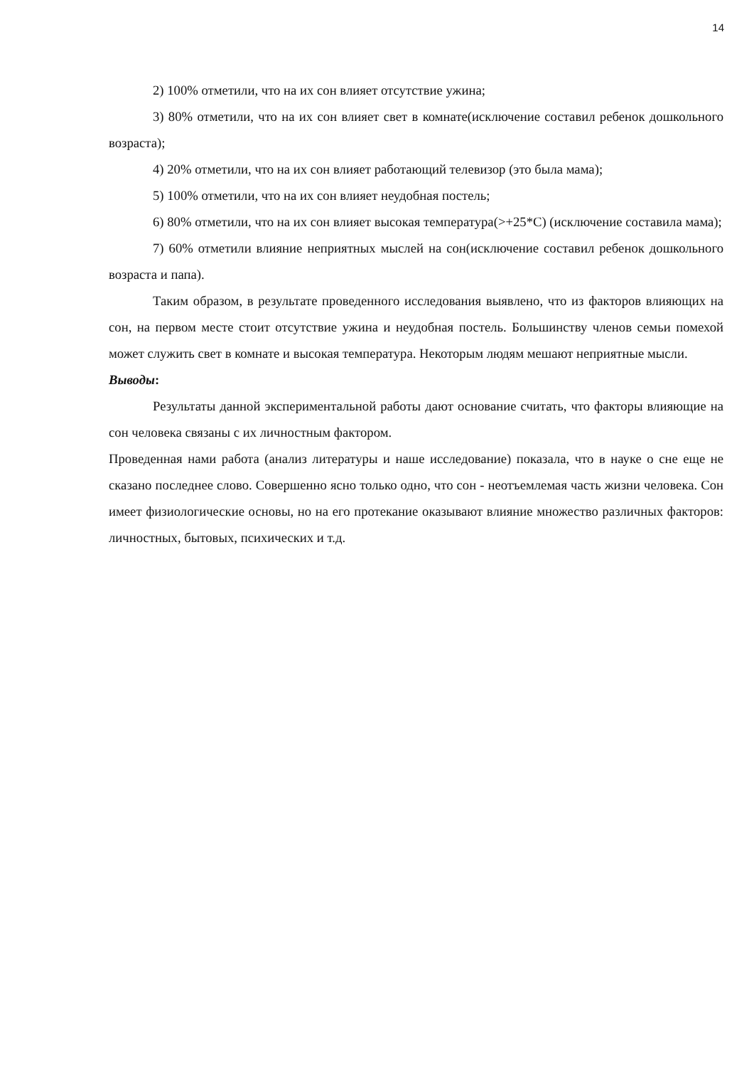14
2) 100% отметили, что на их сон влияет отсутствие ужина;
3) 80% отметили, что на их сон влияет свет в комнате(исключение составил ребенок дошкольного возраста);
4) 20% отметили, что на их сон влияет работающий телевизор (это была мама);
5) 100% отметили, что на их сон влияет неудобная постель;
6) 80% отметили, что на их сон влияет высокая температура(>+25*С) (исключение составила мама);
7) 60% отметили влияние неприятных мыслей на сон(исключение составил ребенок дошкольного возраста и папа).
Таким образом, в результате проведенного исследования выявлено, что из факторов влияющих на сон, на первом месте стоит отсутствие ужина и неудобная постель. Большинству членов семьи помехой может служить свет в комнате и высокая температура. Некоторым людям мешают неприятные мысли.
Выводы:
Результаты данной экспериментальной работы дают основание считать, что факторы влияющие на сон человека связаны с их личностным фактором.
Проведенная нами работа (анализ литературы и наше исследование) показала, что в науке о сне еще не сказано последнее слово. Совершенно ясно только одно, что сон - неотъемлемая часть жизни человека. Сон имеет физиологические основы, но на его протекание оказывают влияние множество различных факторов: личностных, бытовых, психических и т.д.